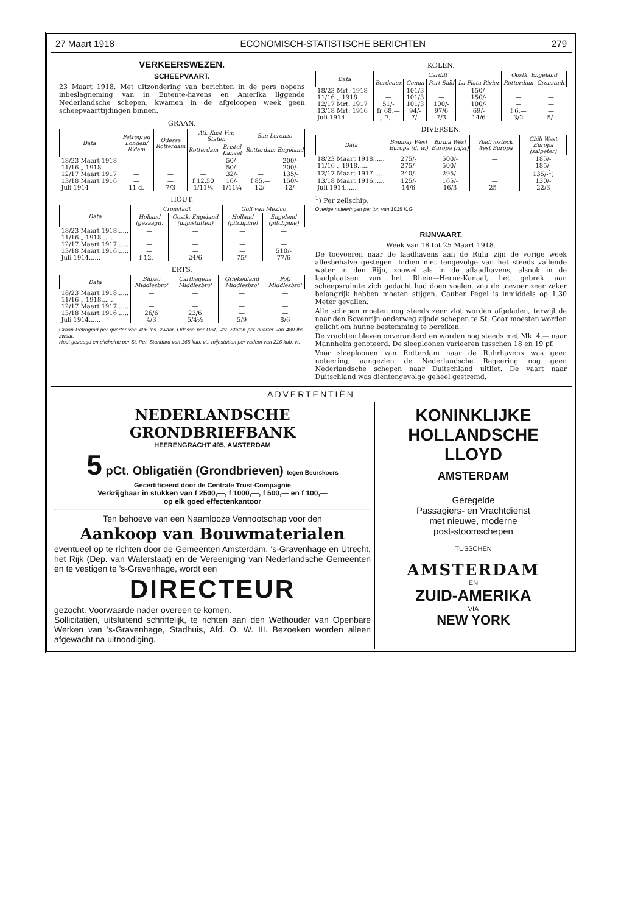27 Maart 1918 ECONOMISCH-STATISTISCHE BERICHTEN 279
VERKEERSWEZEN.
SCHEEPVAART.
23 Maart 1918. Met uitzondering van berichten in de pers nopens inbeslagneming van in Entente-havens en Amerika liggende Nederlandsche schepen, kwamen in de afgeloopen week geen scheepvaarttijdingen binnen.
GRAAN.
| Data | Petrograd Londen/ R'dam | Odessa Rotterdam | Atl. Kust Ver. Staten | | San Lorenzo | |
| --- | --- | --- | --- | --- | --- | --- |
| | | | Rotterdam | Bristol Kanaal | Rotterdam | Engeland |
| 18/23 Maart 1918 | — | — | — | 50/- | — | 200/- |
| 11/16 „ 1918 | — | — | — | 50/- | — | 200/- |
| 12/17 Maart 1917 | — | — | — | 32/- | — | 135/- |
| 13/18 Maart 1916 | — | — | f 12,50 | 16/- | f 85,— | 150/- |
| Juli 1914 | 11 d. | 7/3 | 1/11¼ | 1/11¼ | 12/- | 12/- |
HOUT.
| Data | Cronstadt | | Golf van Mexico | |
| --- | --- | --- | --- | --- |
| | Holland (gezaagd) | Oostk. Engeland (mijnstutten) | Holland (pitchpine) | Engeland (pitchpine) |
| 18/23 Maart 1918...... | — | — | — | — |
| 11/16 „ 1918...... | — | — | — | — |
| 12/17 Maart 1917...... | — | — | — | — |
| 13/18 Maart 1916...... | — | — | — | 510/- |
| Juli 1914...... | f 12,— | 24/6 | 75/- | 77/6 |
ERTS.
| Data | Bilbao Middlesbro' | Carthagena Middlesbro' | Griekenland Middlesbro' | Poti Middlesbro' |
| --- | --- | --- | --- | --- |
| 18/23 Maart 1918...... | — | — | — | — |
| 11/16 „ 1918...... | — | — | — | — |
| 12/17 Maart 1917...... | — | — | — | — |
| 13/18 Maart 1916...... | 26/6 | 23/6 | — | — |
| Juli 1914...... | 4/3 | 5/4½ | 5/9 | 8/6 |
Graan Petrograd per quarter van 496 lbs. zwaar, Odessa per Unit, Ver. Staten per quarter van 480 lbs. zwaar.
Hout gezaagd en pitchpine per St. Pet. Standard van 165 kub. vt., mijnstutten per vadem van 216 kub. vt.
KOLEN.
| Data | Cardiff | | | | Oostk. Engeland | |
| --- | --- | --- | --- | --- | --- | --- |
| | Bordeaux | Genua | Port Saïd | La Plata Rivier | Rotterdam | Cronstadt |
| 18/23 Mrt. 1918 | — | 101/3 | — | 150/- | — | — |
| 11/16 „ 1918 | — | 101/3 | — | 150/- | — | — |
| 12/17 Mrt. 1917 | 51/- | 101/3 | 100/- | 100/- | — | — |
| 13/18 Mrt. 1916 | fr 68,— | 94/- | 97/6 | 69/- | f 6,— | — |
| Juli 1914 | „ 7,— | 7/- | 7/3 | 14/6 | 3/2 | 5/- |
DIVERSEN.
| Data | Bombay West Europa (d. w.) | Birma West Europa (rijst) | Vladivostock West Europa | Chili West Europa (salpeter) |
| --- | --- | --- | --- | --- |
| 18/23 Maart 1918...... | 275/- | 500/- | — | 185/- |
| 11/16 „ 1918...... | 275/- | 500/- | — | 185/- |
| 12/17 Maart 1917...... | 240/- | 295/- | — | 135/-<sup>1</sup>) |
| 13/18 Maart 1916...... | 125/- | 165/- | — | 130/- |
| Juli 1914...... | 14/6 | 16/3 | 25 - | 22/3 |
<sup>1</sup>) Per zeilschip.
Overige noteeringen per ton van 1015 K.G.
RIJNVAART.
Week van 18 tot 25 Maart 1918.
De toevoeren naar de laadhavens aan de Ruhr zijn de vorige week allesbehalve gestegen. Indien niet tengevolge van het steeds vallende water in den Rijn, zoowel als in de aflaadhavens, alsook in de laadplaatsen van het Rhein—Herne-Kanaal, het gebrek aan scheepsruimte zich gedacht had doen voelen, zou de toevoer zeer zeker belangrijk hebben moeten stijgen. Cauber Pegel is inmiddels op 1.30 Meter gevallen.
Alle schepen moeten nog steeds zeer vlot worden afgeladen, terwijl de naar den Bovenrijn onderweg zijnde schepen te St. Goar moesten worden gelicht om hunne bestemming te bereiken.
De vrachten bleven onveranderd en worden nog steeds met Mk. 4.— naar Mannheim genoteerd. De sleeploonen varieeren tusschen 18 en 19 pf.
Voor sleeploonen van Rotterdam naar de Ruhrhavens was geen noteering, aangezien de Nederlandsche Regeering nog geen Nederlandsche schepen naar Duitschland uitliet. De vaart naar Duitschland was dientengevolge geheel gestremd.
ADVERTENTIËN
NEDERLANDSCHE GRONDBRIEFBANK
HEERENGRACHT 495, AMSTERDAM
5 pCt. Obligatiën (Grondbrieven) tegen Beurskoers
Gecertificeerd door de Centrale Trust-Compagnie
Verkrijgbaar in stukken van f 2500,—, f 1000,—, f 500,— en f 100,—
op elk goed effectenkantoor
Ten behoeve van een Naamlooze Vennootschap voor den
Aankoop van Bouwmaterialen
eventueel op te richten door de Gemeenten Amsterdam, 's-Gravenhage en Utrecht, het Rijk (Dep. van Waterstaat) en de Vereeniging van Nederlandsche Gemeenten en te vestigen te 's-Gravenhage, wordt een
DIRECTEUR
gezocht. Voorwaarde nader overeen te komen.
Sollicitatiën, uitsluitend schriftelijk, te richten aan den Wethouder van Openbare Werken van 's-Gravenhage, Stadhuis, Afd. O. W. III. Bezoeken worden alleen afgewacht na uitnoodiging.
KONINKLIJKE
HOLLANDSCHE
LLOYD
AMSTERDAM
Geregelde
Passagiers- en Vrachtdienst
met nieuwe, moderne
post-stoomschepen
TUSSCHEN
AMSTERDAM
EN
ZUID-AMERIKA
VIA
NEW YORK